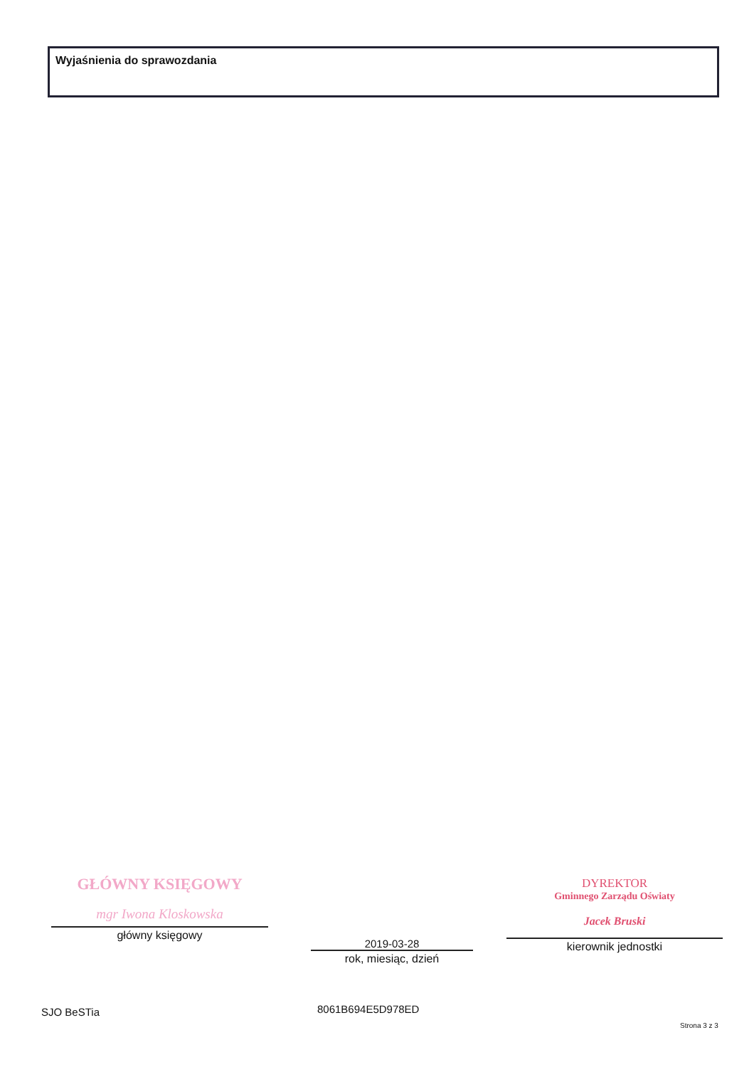Wyjaśnienia do sprawozdania
GŁÓWNY KSIĘGOWY
mgr Iwona Kloskowska
główny księgowy
2019-03-28
rok, miesiąc, dzień
DYREKTOR
Gminnego Zarządu Oświaty
Jacek Bruski
kierownik jednostki
SJO BeSTia 8061B694E5D978ED
Strona 3 z 3